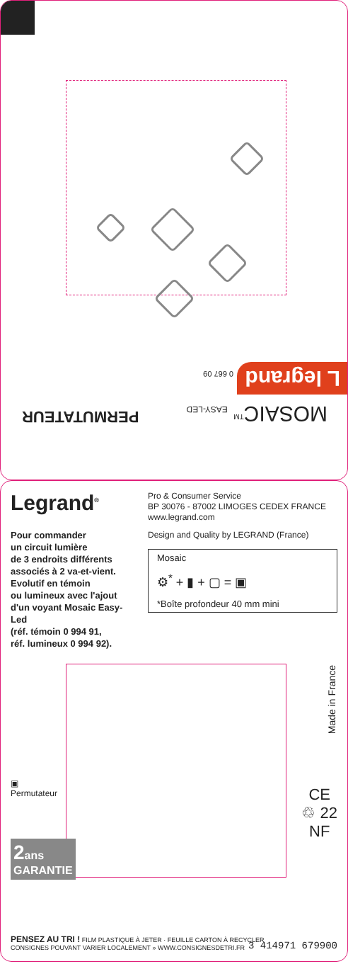MOSAIC<sup>TM</sup> EASY-LED PERMUTATEUR
L legrand 0 667 09
Legrand<sup>®</sup>
Pour commander
un circuit lumière
de 3 endroits différents
associés à 2 va-et-vient.
Evolutif en témoin
ou lumineux avec l'ajout
d'un voyant Mosaic Easy-Led
(réf. témoin 0 994 91,
réf. lumineux 0 994 92).
Pro & Consumer Service
BP 30076 - 87002 LIMOGES CEDEX FRANCE
www.legrand.com
Design and Quality by LEGRAND (France)
Mosaic
⚙<sup>*</sup> + ▮ + ▢ = ▣
*Boîte profondeur 40 mm mini
Made in France
▣
Permutateur
2ans
GARANTIE
CE
♲ 22
NF
PENSEZ AU TRI ! FILM PLASTIQUE À JETER · FEUILLE CARTON À RECYCLER
CONSIGNES POUVANT VARIER LOCALEMENT » WWW.CONSIGNESDETRI.FR
3 414971 679900